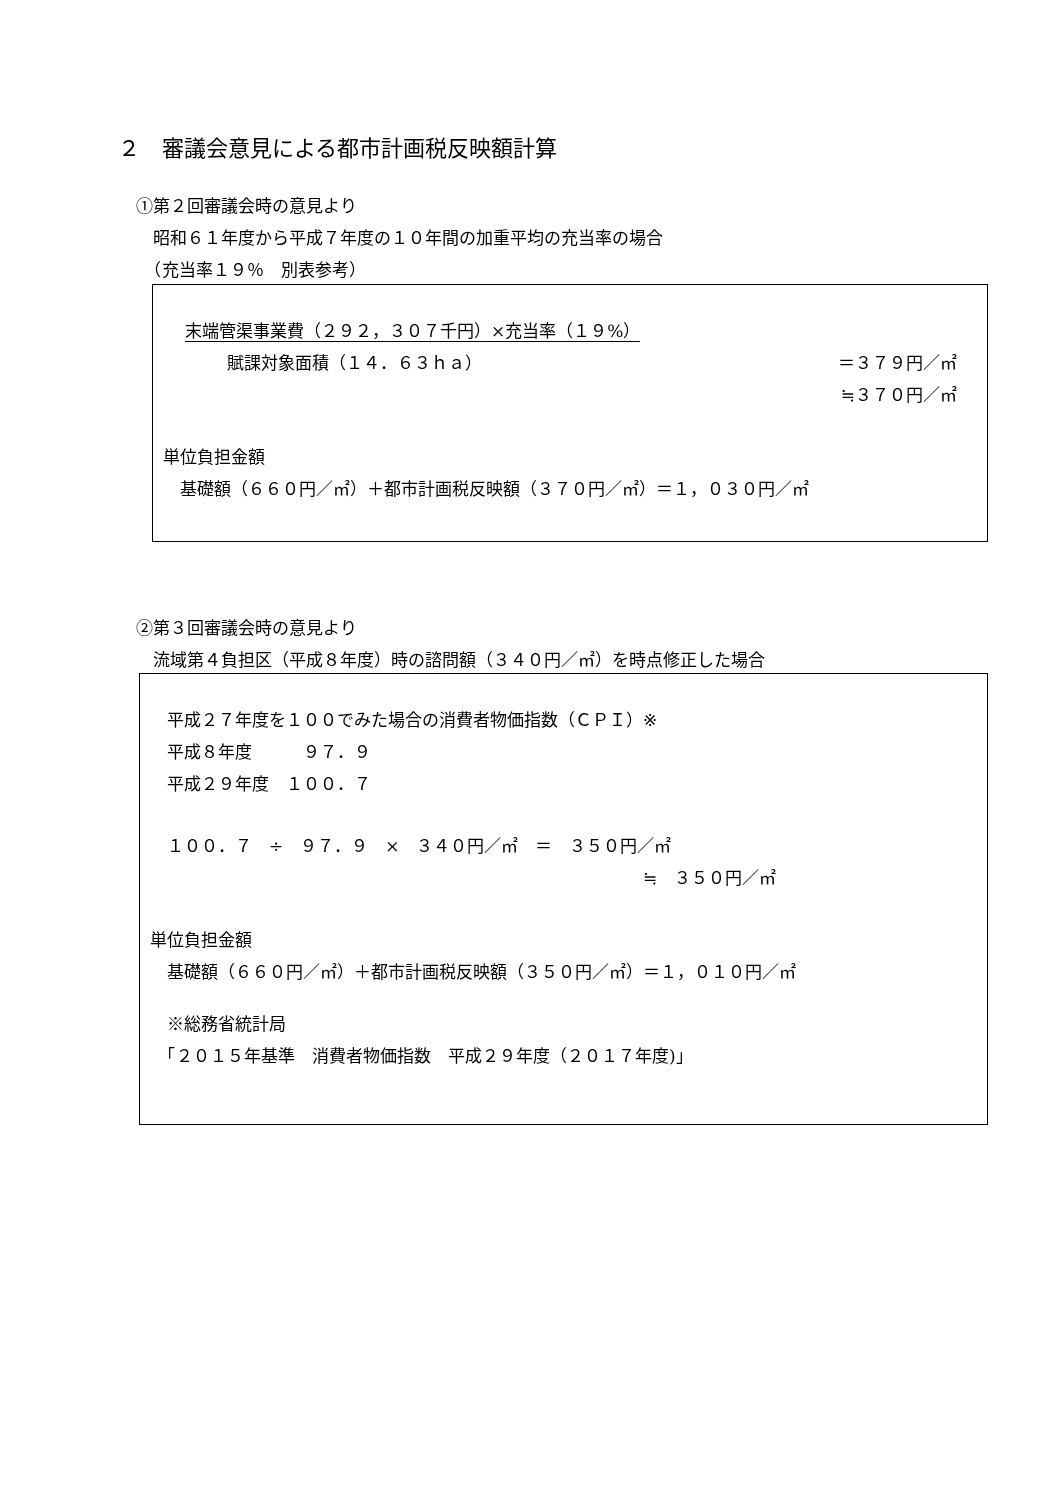２　審議会意見による都市計画税反映額計算
①第２回審議会時の意見より
　昭和６１年度から平成７年度の１０年間の加重平均の充当率の場合
　（充当率１９％　別表参考）
末端管渠事業費（２９２，３０７千円）×充当率（１９%）
賦課対象面積（１４．６３ｈａ） ＝３７９円／㎡
≒３７０円／㎡
単位負担金額
　基礎額（６６０円／㎡）＋都市計画税反映額（３７０円／㎡）＝１，０３０円／㎡
②第３回審議会時の意見より
　流域第４負担区（平成８年度）時の諮問額（３４０円／㎡）を時点修正した場合
　平成２７年度を１００でみた場合の消費者物価指数（ＣＰＩ）※
　平成８年度　　　９７．９
　平成２９年度　１００．７
　１００．７　÷　９７．９　×　３４０円／㎡　＝　３５０円／㎡
≒　３５０円／㎡
単位負担金額
　基礎額（６６０円／㎡）＋都市計画税反映額（３５０円／㎡）＝１，０１０円／㎡
　※総務省統計局
　「２０１５年基準　消費者物価指数　平成２９年度（２０１７年度)」